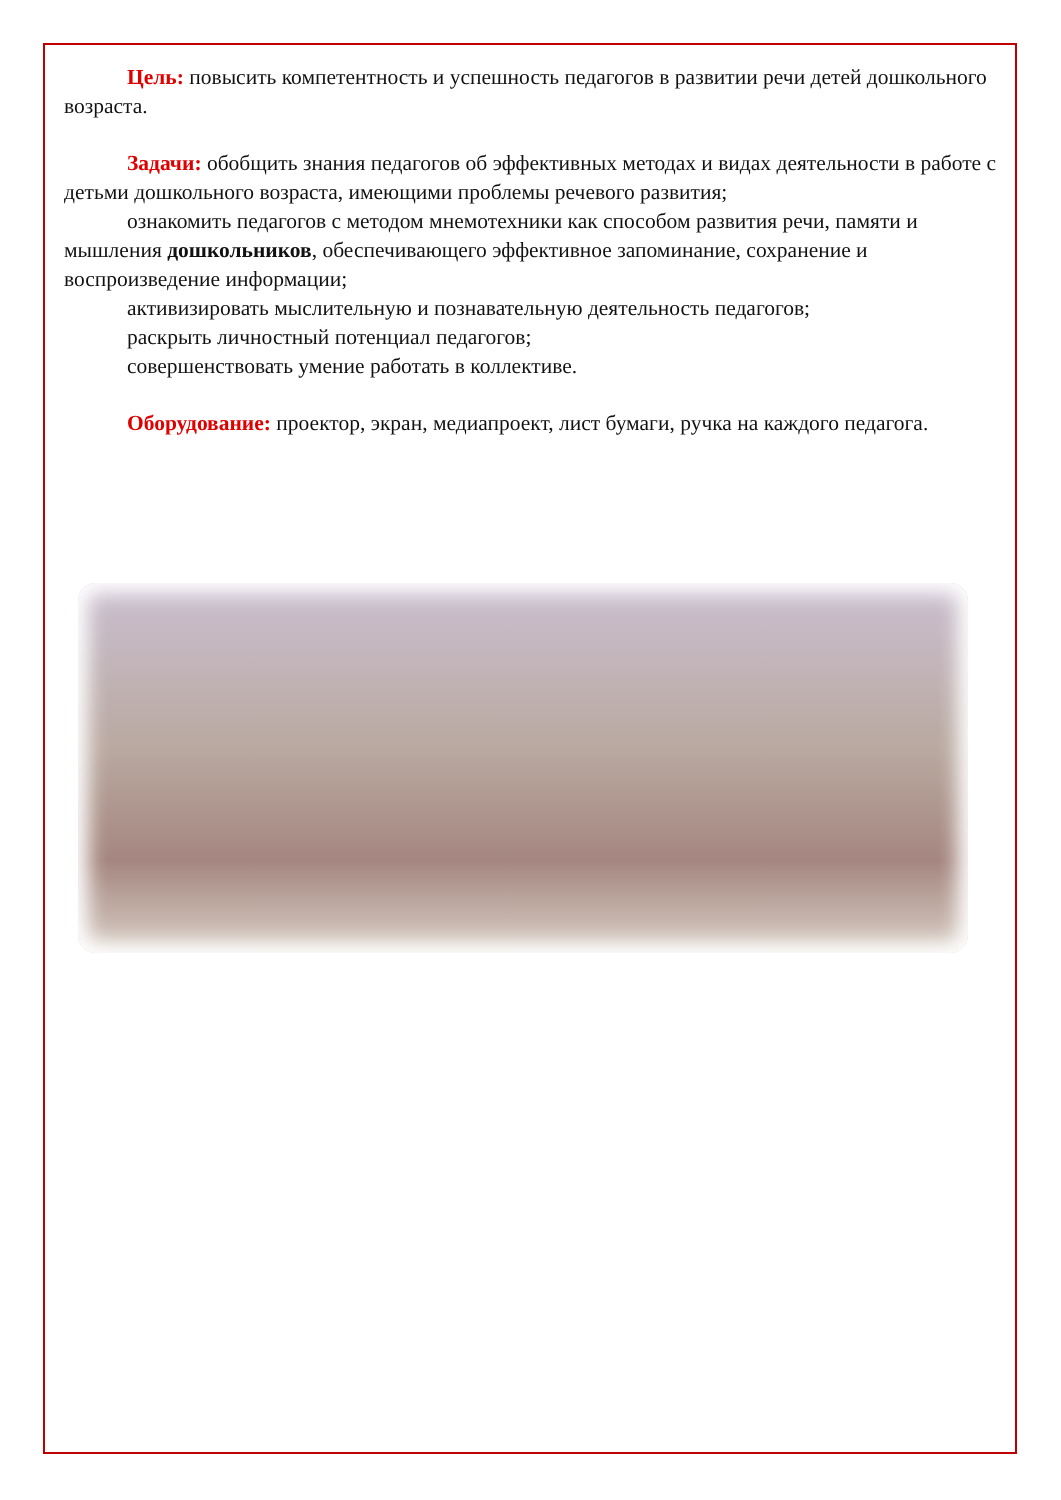Цель: повысить компетентность и успешность педагогов в развитии речи детей дошкольного возраста.
Задачи: обобщить знания педагогов об эффективных методах и видах деятельности в работе с детьми дошкольного возраста, имеющими проблемы речевого развития;
ознакомить педагогов с методом мнемотехники как способом развития речи, памяти и мышления дошкольников, обеспечивающего эффективное запоминание, сохранение и воспроизведение информации;
активизировать мыслительную и познавательную деятельность педагогов;
раскрыть личностный потенциал педагогов;
совершенствовать умение работать в коллективе.
Оборудование: проектор, экран, медиапроект, лист бумаги, ручка на каждого педагога.